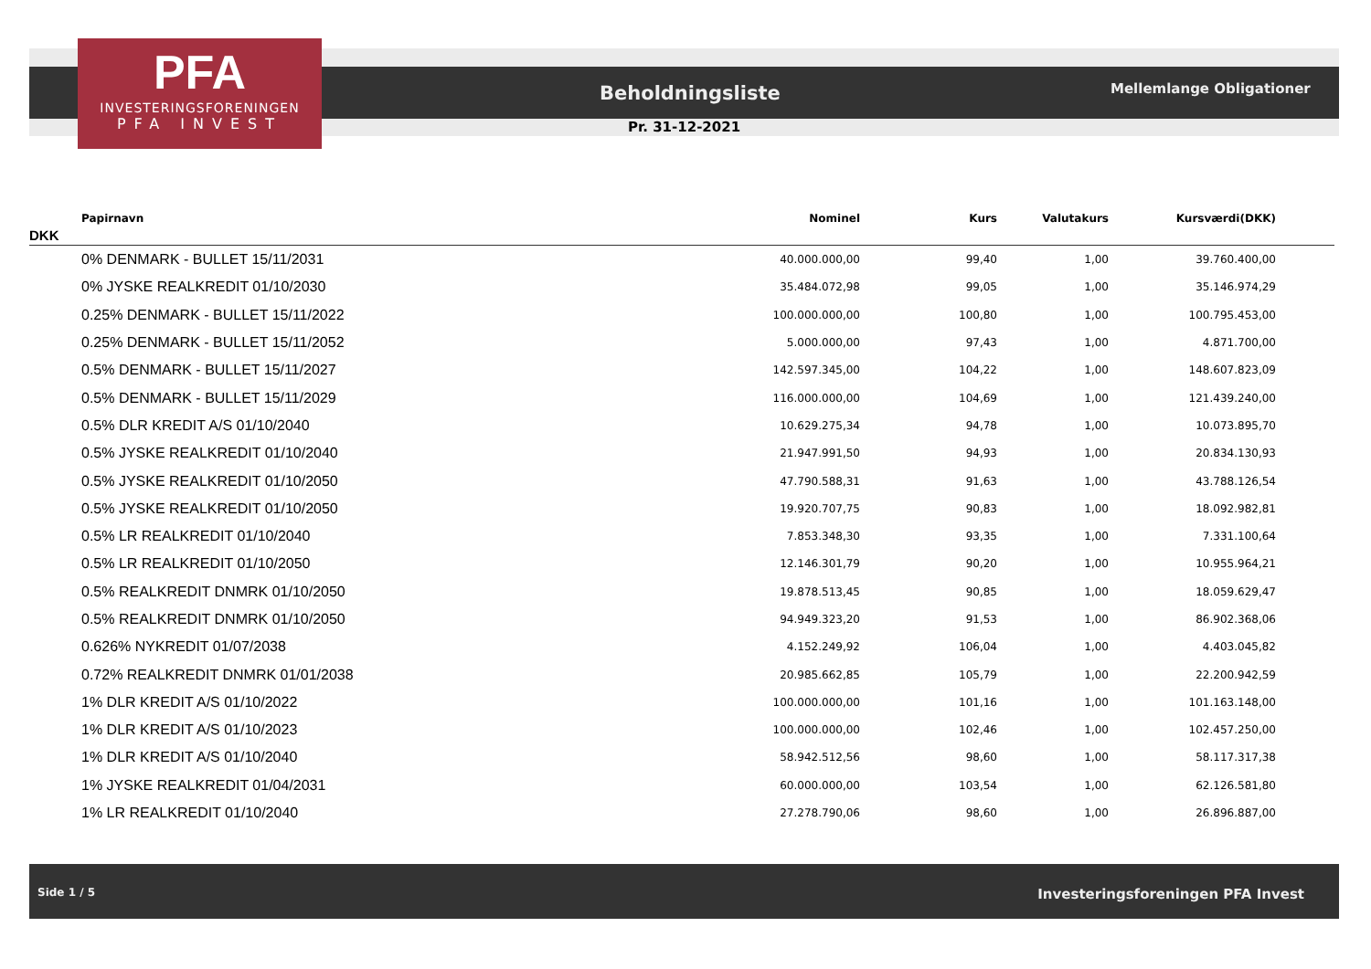PFA
INVESTERINGSFORENINGEN
PFA INVEST
Beholdningsliste Mellemlange Obligationer
Pr. 31-12-2021
| Papirnavn | Nominel | Kurs | Valutakurs | Kursværdi(DKK) | |
| --- | --- | --- | --- | --- | --- |
| DKK | | | | | |
| 0% DENMARK - BULLET 15/11/2031 | 40.000.000,00 | 99,40 | 1,00 | 39.760.400,00 | |
| 0% JYSKE REALKREDIT 01/10/2030 | 35.484.072,98 | 99,05 | 1,00 | 35.146.974,29 | |
| 0.25% DENMARK - BULLET 15/11/2022 | 100.000.000,00 | 100,80 | 1,00 | 100.795.453,00 | |
| 0.25% DENMARK - BULLET 15/11/2052 | 5.000.000,00 | 97,43 | 1,00 | 4.871.700,00 | |
| 0.5% DENMARK - BULLET 15/11/2027 | 142.597.345,00 | 104,22 | 1,00 | 148.607.823,09 | |
| 0.5% DENMARK - BULLET 15/11/2029 | 116.000.000,00 | 104,69 | 1,00 | 121.439.240,00 | |
| 0.5% DLR KREDIT A/S 01/10/2040 | 10.629.275,34 | 94,78 | 1,00 | 10.073.895,70 | |
| 0.5% JYSKE REALKREDIT 01/10/2040 | 21.947.991,50 | 94,93 | 1,00 | 20.834.130,93 | |
| 0.5% JYSKE REALKREDIT 01/10/2050 | 47.790.588,31 | 91,63 | 1,00 | 43.788.126,54 | |
| 0.5% JYSKE REALKREDIT 01/10/2050 | 19.920.707,75 | 90,83 | 1,00 | 18.092.982,81 | |
| 0.5% LR REALKREDIT 01/10/2040 | 7.853.348,30 | 93,35 | 1,00 | 7.331.100,64 | |
| 0.5% LR REALKREDIT 01/10/2050 | 12.146.301,79 | 90,20 | 1,00 | 10.955.964,21 | |
| 0.5% REALKREDIT DNMRK 01/10/2050 | 19.878.513,45 | 90,85 | 1,00 | 18.059.629,47 | |
| 0.5% REALKREDIT DNMRK 01/10/2050 | 94.949.323,20 | 91,53 | 1,00 | 86.902.368,06 | |
| 0.626% NYKREDIT 01/07/2038 | 4.152.249,92 | 106,04 | 1,00 | 4.403.045,82 | |
| 0.72% REALKREDIT DNMRK 01/01/2038 | 20.985.662,85 | 105,79 | 1,00 | 22.200.942,59 | |
| 1% DLR KREDIT A/S 01/10/2022 | 100.000.000,00 | 101,16 | 1,00 | 101.163.148,00 | |
| 1% DLR KREDIT A/S 01/10/2023 | 100.000.000,00 | 102,46 | 1,00 | 102.457.250,00 | |
| 1% DLR KREDIT A/S 01/10/2040 | 58.942.512,56 | 98,60 | 1,00 | 58.117.317,38 | |
| 1% JYSKE REALKREDIT 01/04/2031 | 60.000.000,00 | 103,54 | 1,00 | 62.126.581,80 | |
| 1% LR REALKREDIT 01/10/2040 | 27.278.790,06 | 98,60 | 1,00 | 26.896.887,00 | |
Side 1 / 5 Investeringsforeningen PFA Invest